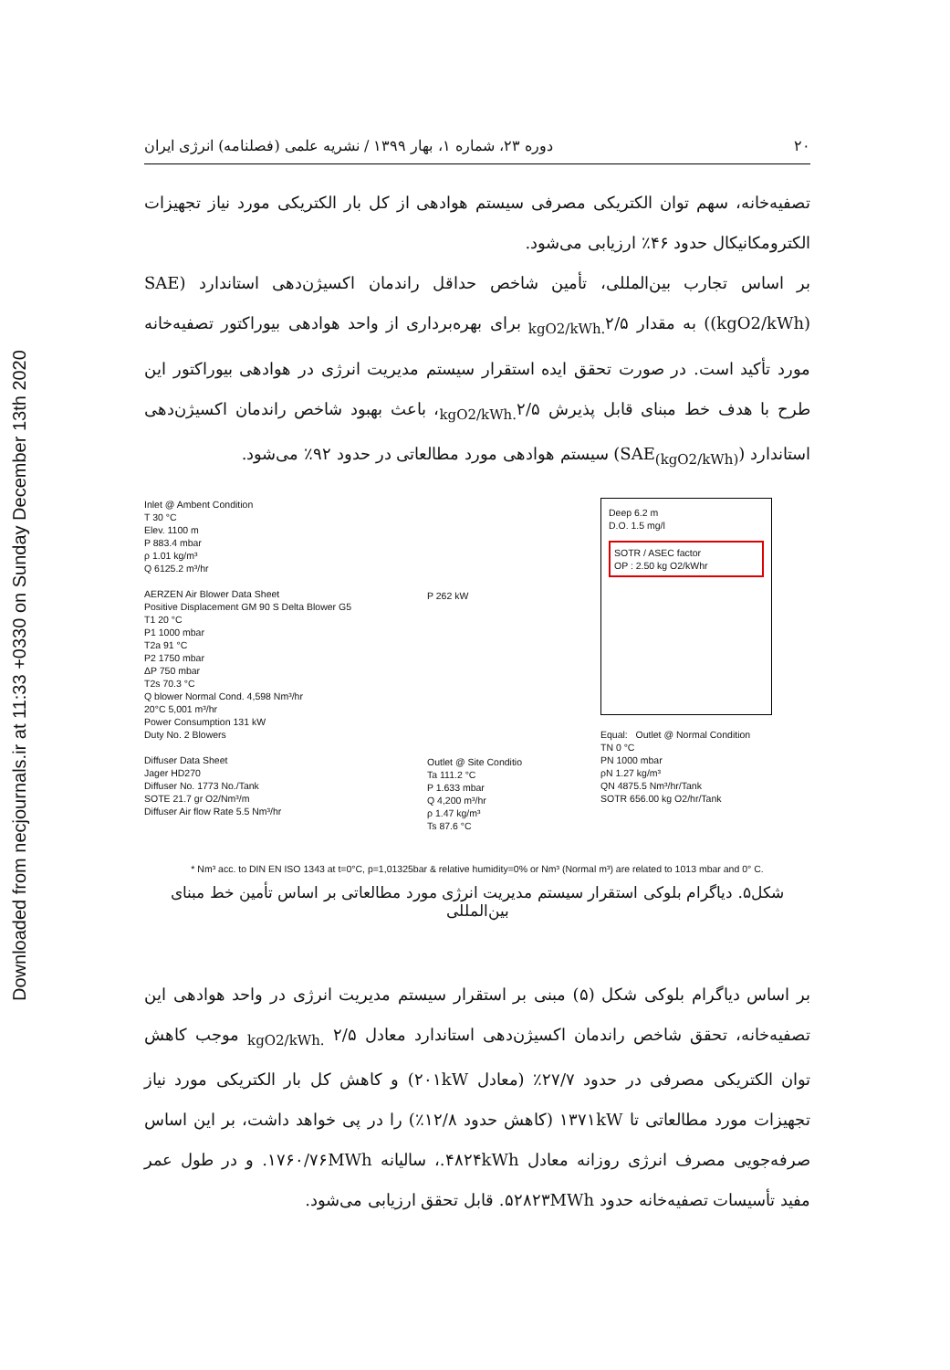Downloaded from necjournals.ir at 11:33 +0330 on Sunday December 13th 2020
۲۰ دوره ۲۳، شماره ۱، بهار ۱۳۹۹ / نشریه علمی (فصلنامه) انرژی ایران
تصفیه‌خانه، سهم توان الکتریکی مصرفی سیستم هوادهی از کل بار الکتریکی مورد نیاز تجهیزات الکترومکانیکال حدود ۴۶٪ ارزیابی می‌شود.
بر اساس تجارب بین‌المللی، تأمین شاخص حداقل راندمان اکسیژن‌دهی استاندارد (SAE (kgO2/kWh)) به مقدار <sub>kgO2/kWh.</sub>۲/۵ برای بهره‌برداری از واحد هوادهی بیوراکتور تصفیه‌خانه مورد تأکید است. در صورت تحقق ایده استقرار سیستم مدیریت انرژی در هوادهی بیوراکتور این طرح با هدف خط مبنای قابل پذیرش <sub>kgO2/kWh.</sub>۲/۵، باعث بهبود شاخص راندمان اکسیژن‌دهی استاندارد (SAE<sub>(kgO2/kWh)</sub>) سیستم هوادهی مورد مطالعاتی در حدود ۹۲٪ می‌شود.
Inlet @ Ambent Condition
T 30 °C
Elev. 1100 m
P 883.4 mbar
ρ 1.01 kg/m³
Q 6125.2 m³/hr
AERZEN Air Blower Data Sheet
Positive Displacement GM 90 S Delta Blower G5
T1 20 °C
P1 1000 mbar
T2a 91 °C
P2 1750 mbar
ΔP 750 mbar
T2s 70.3 °C
Q blower Normal Cond. 4,598 Nm³/hr
20°C 5,001 m³/hr
Power Consumption 131 kW
Duty No. 2 Blowers
Diffuser Data Sheet
Jager HD270
Diffuser No. 1773 No./Tank
SOTE 21.7 gr O2/Nm³/m
Diffuser Air flow Rate 5.5 Nm³/hr
P 262 kW
Outlet @ Site Conditio
Ta 111.2 °C
P 1.633 mbar
Q 4,200 m³/hr
ρ 1.47 kg/m³
Ts 87.6 °C
Deep 6.2 m
D.O. 1.5 mg/l
SOTR / ASEC factor
OP : 2.50 kg O2/kWhr
Equal: Outlet @ Normal Condition
TN 0 °C
PN 1000 mbar
ρN 1.27 kg/m³
QN 4875.5 Nm³/hr/Tank
SOTR 656.00 kg O2/hr/Tank
* Nm³ acc. to DIN EN ISO 1343 at t=0°C, p=1,01325bar & relative humidity=0% or Nm³ (Normal m³) are related to 1013 mbar and 0° C.
شکل۵. دیاگرام بلوکی استقرار سیستم مدیریت انرژی مورد مطالعاتی بر اساس تأمین خط مبنای بین‌المللی
بر اساس دیاگرام بلوکی شکل (۵) مبنی بر استقرار سیستم مدیریت انرژی در واحد هوادهی این تصفیه‌خانه، تحقق شاخص راندمان اکسیژن‌دهی استاندارد معادل <sub>kgO2/kWh.</sub> ۲/۵ موجب کاهش توان الکتریکی مصرفی در حدود ۲۷/۷٪ (معادل ۲۰۱kW) و کاهش کل بار الکتریکی مورد نیاز تجهیزات مورد مطالعاتی تا ۱۳۷۱kW (کاهش حدود ۱۲/۸٪) را در پی خواهد داشت، بر این اساس صرفه‌جویی مصرف انرژی روزانه معادل ۴۸۲۴kWh.، سالیانه ۱۷۶۰/۷۶MWh. و در طول عمر مفید تأسیسات تصفیه‌خانه حدود ۵۲۸۲۳MWh. قابل تحقق ارزیابی می‌شود.